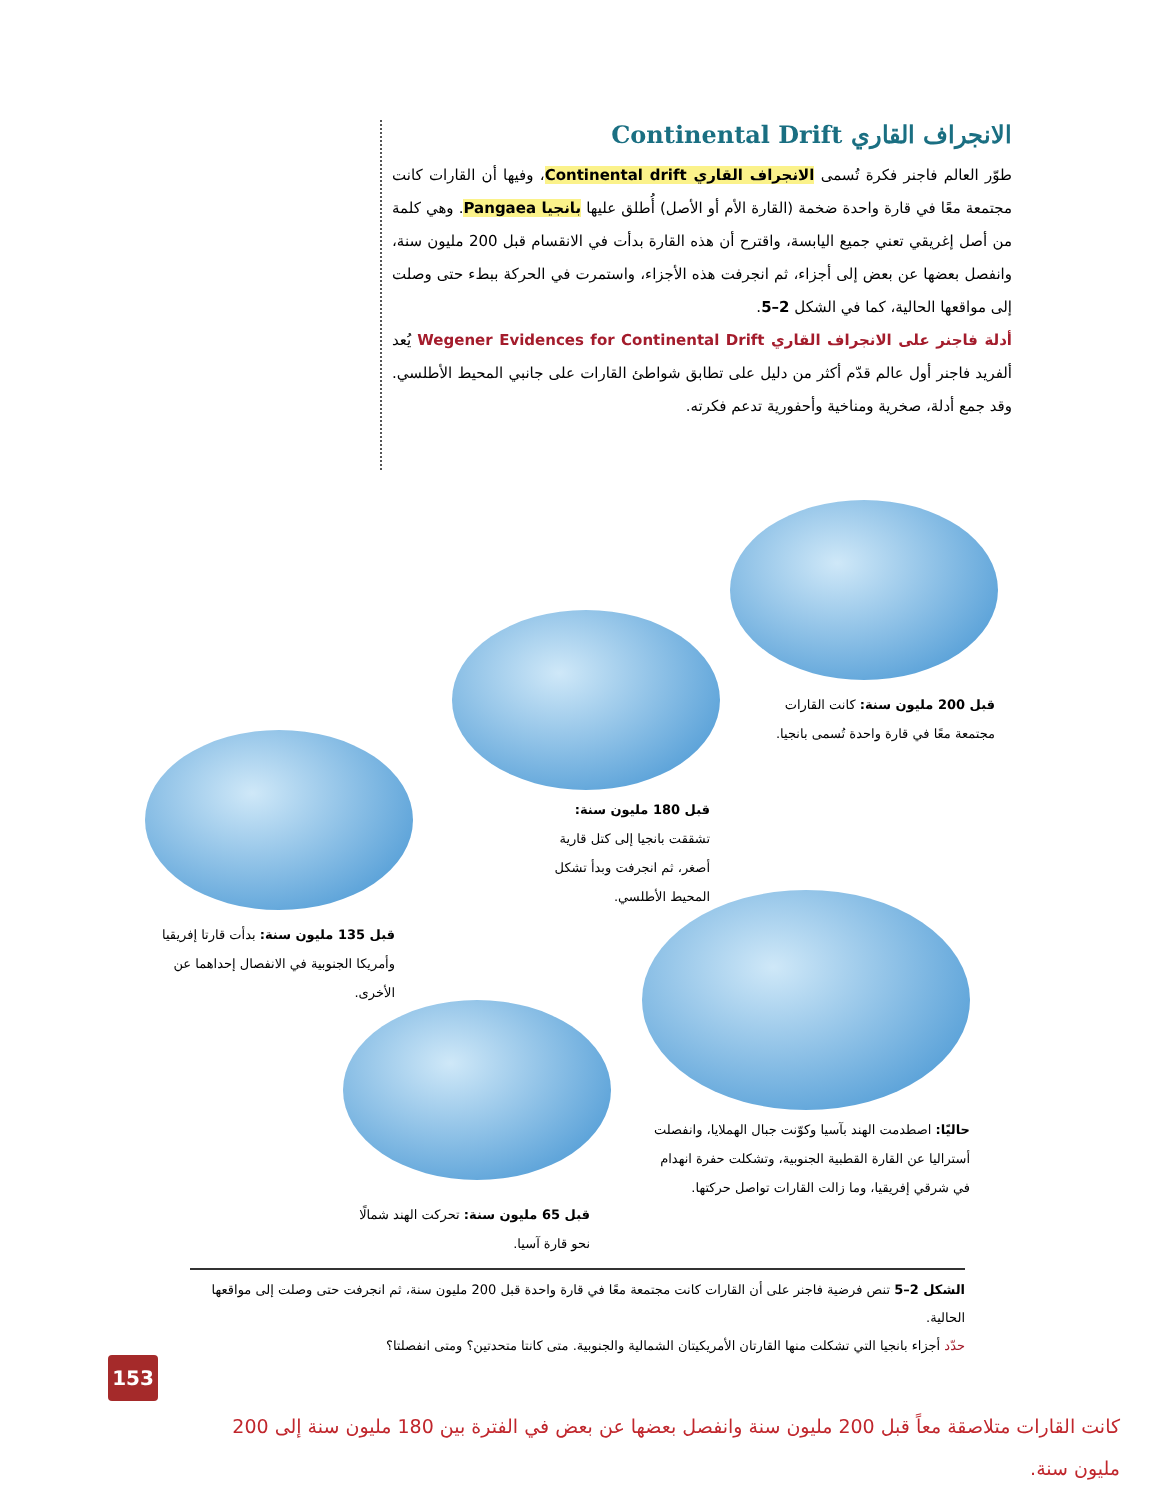الانجراف القاري Continental Drift
طوّر العالم فاجنر فكرة تُسمى الانجراف القاري Continental drift، وفيها أن القارات كانت مجتمعة معًا في قارة واحدة ضخمة (القارة الأم أو الأصل) أُطلق عليها بانجيا Pangaea. وهي كلمة من أصل إغريقي تعني جميع اليابسة، واقترح أن هذه القارة بدأت في الانقسام قبل 200 مليون سنة، وانفصل بعضها عن بعض إلى أجزاء، ثم انجرفت هذه الأجزاء، واستمرت في الحركة ببطء حتى وصلت إلى مواقعها الحالية، كما في الشكل 2–5.
أدلة فاجنر على الانجراف القاري Wegener Evidences for Continental Drift يُعد ألفريد فاجنر أول عالم قدّم أكثر من دليل على تطابق شواطئ القارات على جانبي المحيط الأطلسي. وقد جمع أدلة، صخرية ومناخية وأحفورية تدعم فكرته.
قبل 200 مليون سنة: كانت القارات مجتمعة معًا في قارة واحدة تُسمى بانجيا.
قبل 180 مليون سنة: تشققت بانجيا إلى كتل قارية أصغر، ثم انجرفت وبدأ تشكل المحيط الأطلسي.
قبل 135 مليون سنة: بدأت قارتا إفريقيا وأمريكا الجنوبية في الانفصال إحداهما عن الأخرى.
حاليًا: اصطدمت الهند بآسيا وكوّنت جبال الهملايا، وانفصلت أستراليا عن القارة القطبية الجنوبية، وتشكلت حفرة انهدام في شرقي إفريقيا، وما زالت القارات تواصل حركتها.
قبل 65 مليون سنة: تحركت الهند شمالًا نحو قارة آسيا.
الشكل 2–5 تنص فرضية فاجنر على أن القارات كانت مجتمعة معًا في قارة واحدة قبل 200 مليون سنة، ثم انجرفت حتى وصلت إلى مواقعها الحالية.
حدّد أجزاء بانجيا التي تشكلت منها القارتان الأمريكيتان الشمالية والجنوبية. متى كانتا متحدتين؟ ومتى انفصلتا؟
153
كانت القارات متلاصقة معاً قبل 200 مليون سنة وانفصل بعضها عن بعض في الفترة بين 180 مليون سنة إلى 200 مليون سنة.